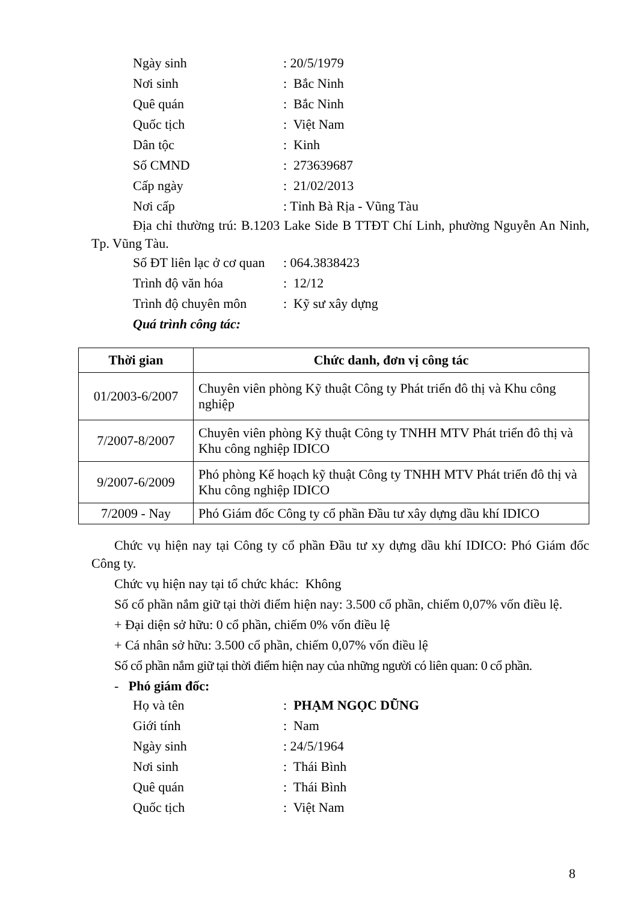Ngày sinh: 20/5/1979
Nơi sinh: Bắc Ninh
Quê quán: Bắc Ninh
Quốc tịch: Việt Nam
Dân tộc: Kinh
Số CMND: 273639687
Cấp ngày: 21/02/2013
Nơi cấp: Tỉnh Bà Rịa - Vũng Tàu
Địa chỉ thường trú: B.1203 Lake Side B TTĐT Chí Linh, phường Nguyễn An Ninh, Tp. Vũng Tàu.
Số ĐT liên lạc ở cơ quan: 064.3838423
Trình độ văn hóa: 12/12
Trình độ chuyên môn: Kỹ sư xây dựng
Quá trình công tác:
| Thời gian | Chức danh, đơn vị công tác |
| --- | --- |
| 01/2003-6/2007 | Chuyên viên phòng Kỹ thuật Công ty Phát triển đô thị và Khu công nghiệp |
| 7/2007-8/2007 | Chuyên viên phòng Kỹ thuật Công ty TNHH MTV Phát triển đô thị và Khu công nghiệp IDICO |
| 9/2007-6/2009 | Phó phòng Kế hoạch kỹ thuật Công ty TNHH MTV Phát triển đô thị và Khu công nghiệp IDICO |
| 7/2009 - Nay | Phó Giám đốc Công ty cổ phần Đầu tư xây dựng dầu khí IDICO |
Chức vụ hiện nay tại Công ty cổ phần Đầu tư xy dựng dầu khí IDICO: Phó Giám đốc Công ty.
Chức vụ hiện nay tại tổ chức khác: Không
Số cổ phần nắm giữ tại thời điểm hiện nay: 3.500 cổ phần, chiếm 0,07% vốn điều lệ.
+ Đại diện sở hữu: 0 cổ phần, chiếm 0% vốn điều lệ
+ Cá nhân sở hữu: 3.500 cổ phần, chiếm 0,07% vốn điều lệ
Số cổ phần nắm giữ tại thời điểm hiện nay của những người có liên quan: 0 cổ phần.
- Phó giám đốc:
Họ và tên: PHẠM NGỌC DŨNG
Giới tính: Nam
Ngày sinh: 24/5/1964
Nơi sinh: Thái Bình
Quê quán: Thái Bình
Quốc tịch: Việt Nam
8